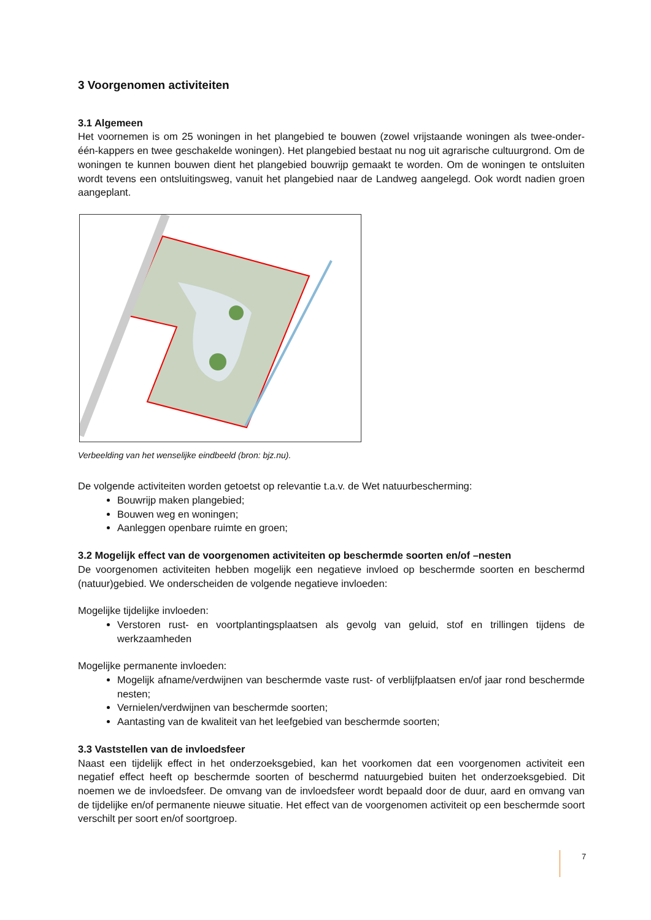3 Voorgenomen activiteiten
3.1 Algemeen
Het voornemen is om 25 woningen in het plangebied te bouwen (zowel vrijstaande woningen als twee-onder-één-kappers en twee geschakelde woningen). Het plangebied bestaat nu nog uit agrarische cultuurgrond. Om de woningen te kunnen bouwen dient het plangebied bouwrijp gemaakt te worden. Om de woningen te ontsluiten wordt tevens een ontsluitingsweg, vanuit het plangebied naar de Landweg aangelegd. Ook wordt nadien groen aangeplant.
Verbeelding van het wenselijke eindbeeld (bron: bjz.nu).
De volgende activiteiten worden getoetst op relevantie t.a.v. de Wet natuurbescherming:
Bouwrijp maken plangebied;
Bouwen weg en woningen;
Aanleggen openbare ruimte en groen;
3.2 Mogelijk effect van de voorgenomen activiteiten op beschermde soorten en/of –nesten
De voorgenomen activiteiten hebben mogelijk een negatieve invloed op beschermde soorten en beschermd (natuur)gebied. We onderscheiden de volgende negatieve invloeden:
Mogelijke tijdelijke invloeden:
Verstoren rust- en voortplantingsplaatsen als gevolg van geluid, stof en trillingen tijdens de werkzaamheden
Mogelijke permanente invloeden:
Mogelijk afname/verdwijnen van beschermde vaste rust- of verblijfplaatsen en/of jaar rond beschermde nesten;
Vernielen/verdwijnen van beschermde soorten;
Aantasting van de kwaliteit van het leefgebied van beschermde soorten;
3.3 Vaststellen van de invloedsfeer
Naast een tijdelijk effect in het onderzoeksgebied, kan het voorkomen dat een voorgenomen activiteit een negatief effect heeft op beschermde soorten of beschermd natuurgebied buiten het onderzoeksgebied. Dit noemen we de invloedsfeer. De omvang van de invloedsfeer wordt bepaald door de duur, aard en omvang van de tijdelijke en/of permanente nieuwe situatie. Het effect van de voorgenomen activiteit op een beschermde soort verschilt per soort en/of soortgroep.
7